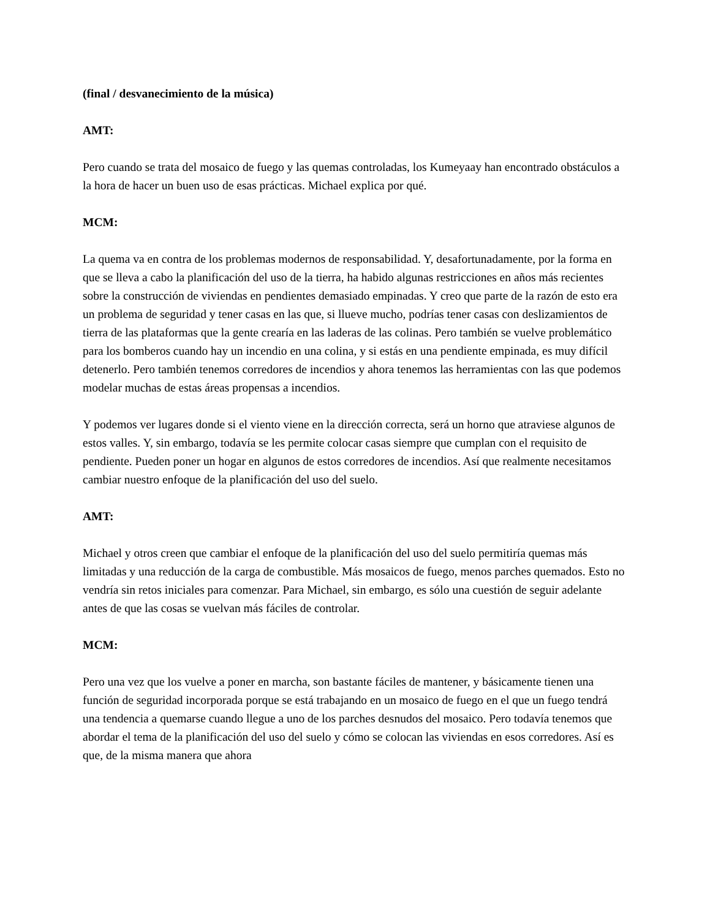(final / desvanecimiento de la música)
AMT:
Pero cuando se trata del mosaico de fuego y las quemas controladas, los Kumeyaay han encontrado obstáculos a la hora de hacer un buen uso de esas prácticas. Michael explica por qué.
MCM:
La quema va en contra de los problemas modernos de responsabilidad. Y, desafortunadamente, por la forma en que se lleva a cabo la planificación del uso de la tierra, ha habido algunas restricciones en años más recientes sobre la construcción de viviendas en pendientes demasiado empinadas. Y creo que parte de la razón de esto era un problema de seguridad y tener casas en las que, si llueve mucho, podrías tener casas con deslizamientos de tierra de las plataformas que la gente crearía en las laderas de las colinas. Pero también se vuelve problemático para los bomberos cuando hay un incendio en una colina, y si estás en una pendiente empinada, es muy difícil detenerlo. Pero también tenemos corredores de incendios y ahora tenemos las herramientas con las que podemos modelar muchas de estas áreas propensas a incendios.
Y podemos ver lugares donde si el viento viene en la dirección correcta, será un horno que atraviese algunos de estos valles. Y, sin embargo, todavía se les permite colocar casas siempre que cumplan con el requisito de pendiente. Pueden poner un hogar en algunos de estos corredores de incendios. Así que realmente necesitamos cambiar nuestro enfoque de la planificación del uso del suelo.
AMT:
Michael y otros creen que cambiar el enfoque de la planificación del uso del suelo permitiría quemas más limitadas y una reducción de la carga de combustible. Más mosaicos de fuego, menos parches quemados. Esto no vendría sin retos iniciales para comenzar. Para Michael, sin embargo, es sólo una cuestión de seguir adelante antes de que las cosas se vuelvan más fáciles de controlar.
MCM:
Pero una vez que los vuelve a poner en marcha, son bastante fáciles de mantener, y básicamente tienen una función de seguridad incorporada porque se está trabajando en un mosaico de fuego en el que un fuego tendrá una tendencia a quemarse cuando llegue a uno de los parches desnudos del mosaico. Pero todavía tenemos que abordar el tema de la planificación del uso del suelo y cómo se colocan las viviendas en esos corredores. Así es que, de la misma manera que ahora